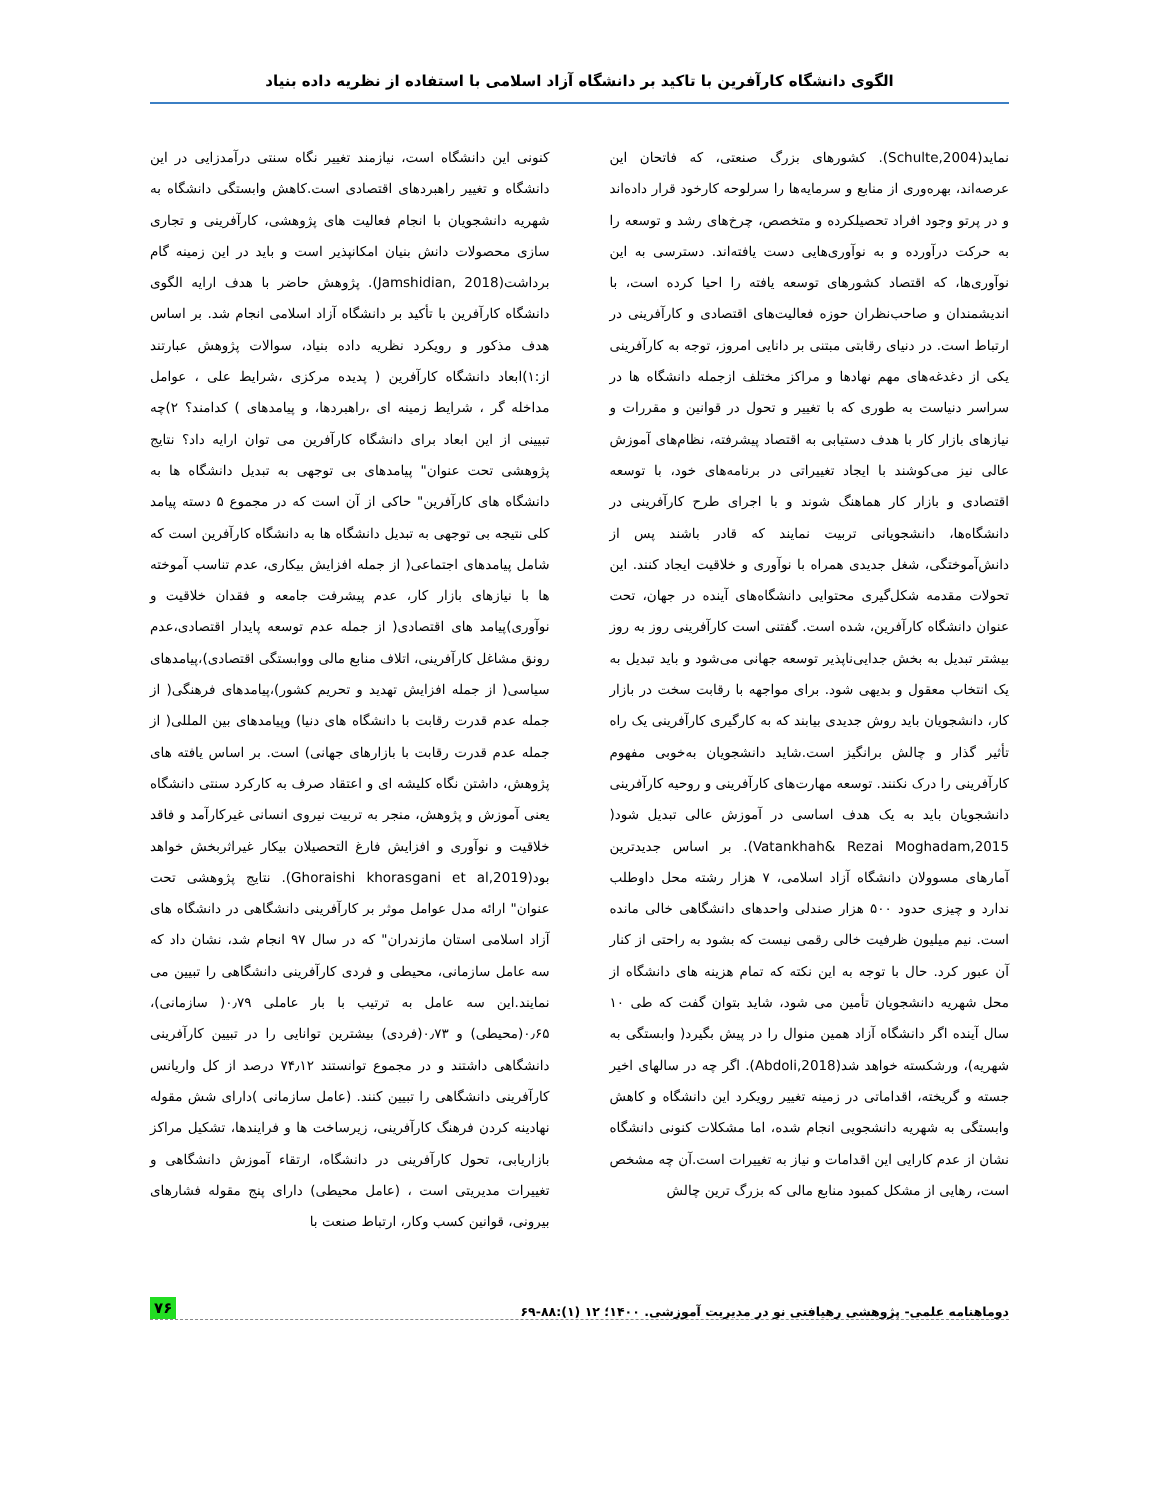الگوی دانشگاه کارآفرین با تاکید بر دانشگاه آزاد اسلامی با استفاده از نظریه داده بنیاد
نماید(Schulte,2004). کشورهای بزرگ صنعتی، که فاتحان این عرصه‌اند، بهره‌وری از منابع و سرمایه‌ها را سرلوحه کارخود قرار داده‌اند و در پرتو وجود افراد تحصیلکرده و متخصص، چرخ‌های رشد و توسعه را به حرکت درآورده و به نوآوری‌هایی دست یافته‌اند. دسترسی به این نوآوری‌ها، که اقتصاد کشورهای توسعه یافته را احیا کرده است، با اندیشمندان و صاحب‌نظران حوزه فعالیت‌های اقتصادی و کارآفرینی در ارتباط است. در دنیای رقابتی مبتنی بر دانایی امروز، توجه به کارآفرینی یکی از دغدغه‌های مهم نهادها و مراکز مختلف ازجمله دانشگاه ها در سراسر دنیاست به طوری که با تغییر و تحول در قوانین و مقررات و نیازهای بازار کار با هدف دستیابی به اقتصاد پیشرفته، نظام‌های آموزش عالی نیز می‌کوشند با ایجاد تغییراتی در برنامه‌های خود، با توسعه اقتصادی و بازار کار هماهنگ شوند و با اجرای طرح کارآفرینی در دانشگاه‌ها، دانشجویانی تربیت نمایند که قادر باشند پس از دانش‌آموختگی، شغل جدیدی همراه با نوآوری و خلاقیت ایجاد کنند. این تحولات مقدمه شکل‌گیری محتوایی دانشگاه‌های آینده در جهان، تحت عنوان دانشگاه کارآفرین، شده است. گفتنی است کارآفرینی روز به روز بیشتر تبدیل به بخش جدایی‌ناپذیر توسعه جهانی می‌شود و باید تبدیل به یک انتخاب معقول و بدیهی شود. برای مواجهه با رقابت سخت در بازار کار، دانشجویان باید روش جدیدی بیابند که به کارگیری کارآفرینی یک راه تأثیر گذار و چالش برانگیز است.شاید دانشجویان به‌خوبی مفهوم کارآفرینی را درک نکنند. توسعه مهارت‌های کارآفرینی و روحیه کارآفرینی دانشجویان باید به یک هدف اساسی در آموزش عالی تبدیل شود( Vatankhah& Rezai Moghadam,2015). بر اساس جدیدترین آمارهای مسوولان دانشگاه آزاد اسلامی، ۷ هزار رشته محل داوطلب ندارد و چیزی حدود ۵۰۰ هزار صندلی واحدهای دانشگاهی خالی مانده است. نیم میلیون ظرفیت خالی رقمی نیست که بشود به راحتی از کنار آن عبور کرد. حال با توجه به این نکته که تمام هزینه های دانشگاه از محل شهریه دانشجویان تأمین می شود، شاید بتوان گفت که طی ۱۰ سال آینده اگر دانشگاه آزاد همین منوال را در پیش بگیرد( وابستگی به شهریه)، ورشکسته خواهد شد(Abdoli,2018). اگر چه در سالهای اخیر جسته و گریخته، اقداماتی در زمینه تغییر رویکرد این دانشگاه و کاهش وابستگی به شهریه دانشجویی انجام شده، اما مشکلات کنونی دانشگاه نشان از عدم کارایی این اقدامات و نیاز به تغییرات است.آن چه مشخص است، رهایی از مشکل کمبود منابع مالی که بزرگ ترین چالش
کنونی این دانشگاه است، نیازمند تغییر نگاه سنتی درآمدزایی در این دانشگاه و تغییر راهبردهای اقتصادی است.کاهش وابستگی دانشگاه به شهریه دانشجویان با انجام فعالیت های پژوهشی، کارآفرینی و تجاری سازی محصولات دانش بنیان امکانپذیر است و باید در این زمینه گام برداشت(Jamshidian, 2018). پژوهش حاضر با هدف ارایه الگوی دانشگاه کارآفرین با تأکید بر دانشگاه آزاد اسلامی انجام شد. بر اساس هدف مذکور و رویکرد نظریه داده بنیاد، سوالات پژوهش عبارتند از:۱)ابعاد دانشگاه کارآفرین ( پدیده مرکزی ،شرایط علی ، عوامل مداخله گر ، شرایط زمینه ای ،راهبردها، و پیامدهای ) کدامند؟ ۲)چه تبیینی از این ابعاد برای دانشگاه کارآفرین می توان ارایه داد؟ نتایج پژوهشی تحت عنوان" پیامدهای بی توجهی به تبدیل دانشگاه ها به دانشگاه های کارآفرین" حاکی از آن است که در مجموع ۵ دسته پیامد کلی نتیجه بی توجهی به تبدیل دانشگاه ها به دانشگاه کارآفرین است که شامل پیامدهای اجتماعی( از جمله افزایش بیکاری، عدم تناسب آموخته ها با نیازهای بازار کار، عدم پیشرفت جامعه و فقدان خلاقیت و نوآوری)پیامد های اقتصادی( از جمله عدم توسعه پایدار اقتصادی،عدم رونق مشاغل کارآفرینی، اتلاف منابع مالی ووابستگی اقتصادی)،پیامدهای سیاسی( از جمله افزایش تهدید و تحریم کشور)،پیامدهای فرهنگی( از جمله عدم قدرت رقابت با دانشگاه های دنیا) وپیامدهای بین المللی( از جمله عدم قدرت رقابت با بازارهای جهانی) است. بر اساس یافته های پژوهش، داشتن نگاه کلیشه ای و اعتقاد صرف به کارکرد سنتی دانشگاه یعنی آموزش و پژوهش، منجر به تربیت نیروی انسانی غیرکارآمد و فاقد خلاقیت و نوآوری و افزایش فارغ التحصیلان بیکار غیراثربخش خواهد بود(Ghoraishi khorasgani et al,2019). نتایج پژوهشی تحت عنوان" ارائه مدل عوامل موثر بر کارآفرینی دانشگاهی در دانشگاه های آزاد اسلامی استان مازندران" که در سال ۹۷ انجام شد، نشان داد که سه عامل سازمانی، محیطی و فردی کارآفرینی دانشگاهی را تبیین می نمایند.این سه عامل به ترتیب با بار عاملی ۰٫۷۹( سازمانی)، ۰٫۶۵(محیطی) و ۰٫۷۳(فردی) بیشترین توانایی را در تبیین کارآفرینی دانشگاهی داشتند و در مجموع توانستند ۷۴٫۱۲ درصد از کل واریانس کارآفرینی دانشگاهی را تبیین کنند. (عامل سازمانی )دارای شش مقوله نهادینه کردن فرهنگ کارآفرینی، زیرساخت ها و فرایندها، تشکیل مراکز بازاریابی، تحول کارآفرینی در دانشگاه، ارتقاء آموزش دانشگاهی و تغییرات مدیریتی است ، (عامل محیطی) دارای پنج مقوله فشارهای بیرونی، قوانین کسب وکار، ارتباط صنعت با
دوماهنامه علمی- پژوهشی رهیافتی نو در مدیریت آموزشی. ۱۴۰۰؛ ۱۲ (۱):۸۸-۶۹ ۷۶